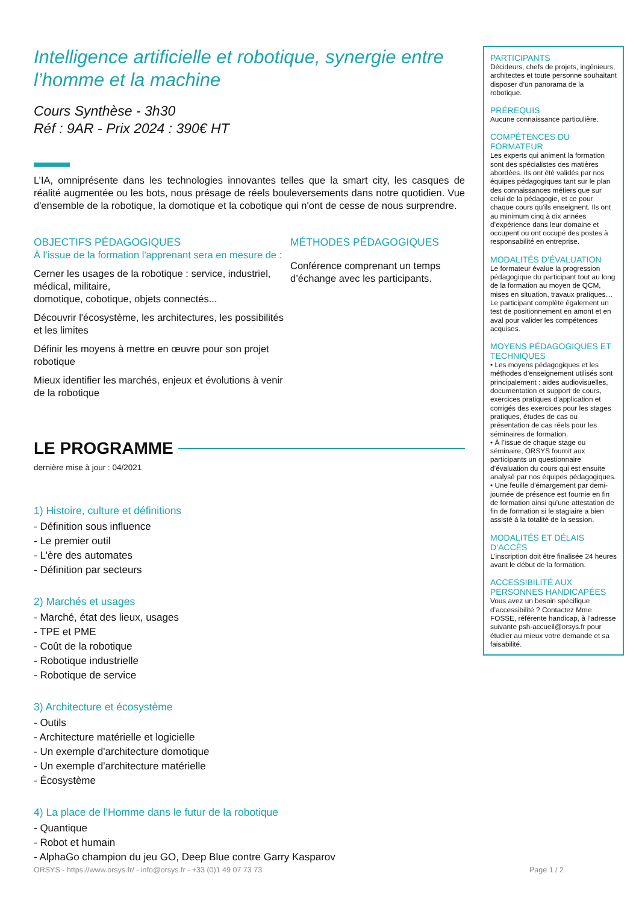Intelligence artificielle et robotique, synergie entre l’homme et la machine
Cours Synthèse - 3h30
Réf : 9AR - Prix 2024 : 390€ HT
L’IA, omniprésente dans les technologies innovantes telles que la smart city, les casques de réalité augmentée ou les bots, nous présage de réels bouleversements dans notre quotidien. Vue d'ensemble de la robotique, la domotique et la cobotique qui n'ont de cesse de nous surprendre.
OBJECTIFS PÉDAGOGIQUES
À l’issue de la formation l'apprenant sera en mesure de :
Cerner les usages de la robotique : service, industriel, médical, militaire,
domotique, cobotique, objets connectés...
Découvrir l'écosystème, les architectures, les possibilités et les limites
Définir les moyens à mettre en œuvre pour son projet robotique
Mieux identifier les marchés, enjeux et évolutions à venir de la robotique
MÉTHODES PÉDAGOGIQUES
Conférence comprenant un temps d’échange avec les participants.
LE PROGRAMME
dernière mise à jour : 04/2021
1) Histoire, culture et définitions
- Définition sous influence
- Le premier outil
- L'ère des automates
- Définition par secteurs
2) Marchés et usages
- Marché, état des lieux, usages
- TPE et PME
- Coût de la robotique
- Robotique industrielle
- Robotique de service
3) Architecture et écosystème
- Outils
- Architecture matérielle et logicielle
- Un exemple d'architecture domotique
- Un exemple d'architecture matérielle
- Écosystème
4) La place de l'Homme dans le futur de la robotique
- Quantique
- Robot et humain
- AlphaGo champion du jeu GO, Deep Blue contre Garry Kasparov
PARTICIPANTS
Décideurs, chefs de projets, ingénieurs, architectes et toute personne souhaitant disposer d’un panorama de la robotique.
PRÉREQUIS
Aucune connaissance particulière.
COMPÉTENCES DU FORMATEUR
Les experts qui animent la formation sont des spécialistes des matières abordées. Ils ont été validés par nos équipes pédagogiques tant sur le plan des connaissances métiers que sur celui de la pédagogie, et ce pour chaque cours qu’ils enseignent. Ils ont au minimum cinq à dix années d’expérience dans leur domaine et occupent ou ont occupé des postes à responsabilité en entreprise.
MODALITÉS D’ÉVALUATION
Le formateur évalue la progression pédagogique du participant tout au long de la formation au moyen de QCM, mises en situation, travaux pratiques…
Le participant complète également un test de positionnement en amont et en aval pour valider les compétences acquises.
MOYENS PÉDAGOGIQUES ET TECHNIQUES
• Les moyens pédagogiques et les méthodes d’enseignement utilisés sont principalement : aides audiovisuelles, documentation et support de cours, exercices pratiques d’application et corrigés des exercices pour les stages pratiques, études de cas ou présentation de cas réels pour les séminaires de formation.
• À l’issue de chaque stage ou séminaire, ORSYS fournit aux participants un questionnaire d’évaluation du cours qui est ensuite analysé par nos équipes pédagogiques.
• Une feuille d’émargement par demi-journée de présence est fournie en fin de formation ainsi qu’une attestation de fin de formation si le stagiaire a bien assisté à la totalité de la session.
MODALITÉS ET DÉLAIS D’ACCÈS
L’inscription doit être finalisée 24 heures avant le début de la formation.
ACCESSIBILITÉ AUX PERSONNES HANDICAPÉES
Vous avez un besoin spécifique d’accessibilité ? Contactez Mme FOSSE, référente handicap, à l’adresse suivante psh-accueil@orsys.fr pour étudier au mieux votre demande et sa faisabilité.
ORSYS - https://www.orsys.fr/ - info@orsys.fr - +33 (0)1 49 07 73 73 Page 1 / 2